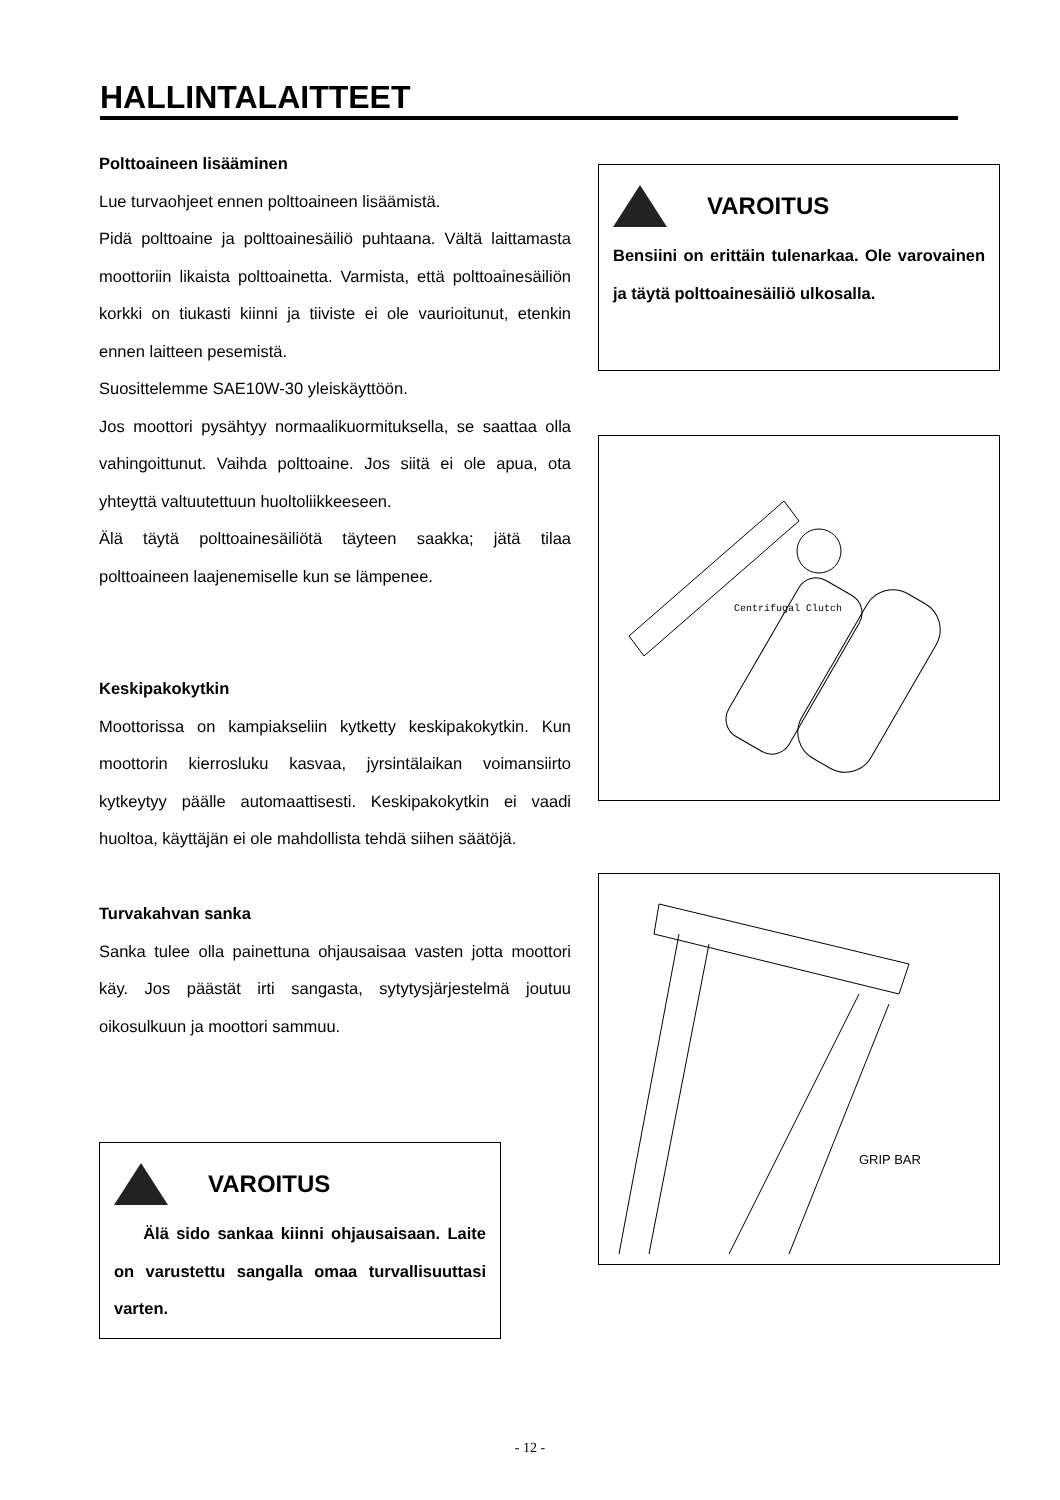HALLINTALAITTEET
Polttoaineen lisääminen
Lue turvaohjeet ennen polttoaineen lisäämistä.
Pidä polttoaine ja polttoainesäiliö puhtaana. Vältä laittamasta moottoriin likaista polttoainetta. Varmista, että polttoainesäiliön korkki on tiukasti kiinni ja tiiviste ei ole vaurioitunut, etenkin ennen laitteen pesemistä.
Suosittelemme SAE10W-30 yleiskäyttöön.
Jos moottori pysähtyy normaalikuormituksella, se saattaa olla vahingoittunut. Vaihda polttoaine. Jos siitä ei ole apua, ota yhteyttä valtuutettuun huoltoliikkeeseen.
Älä täytä polttoainesäiliötä täyteen saakka; jätä tilaa polttoaineen laajenemiselle kun se lämpenee.
Keskipakokytkin
Moottorissa on kampiakseliin kytketty keskipakokytkin. Kun moottorin kierrosluku kasvaa, jyrsintälaikan voimansiirto kytkeytyy päälle automaattisesti. Keskipakokytkin ei vaadi huoltoa, käyttäjän ei ole mahdollista tehdä siihen säätöjä.
Turvakahvan sanka
Sanka tulee olla painettuna ohjausaisaa vasten jotta moottori käy. Jos päästät irti sangasta, sytytysjärjestelmä joutuu oikosulkuun ja moottori sammuu.
VAROITUS
Älä sido sankaa kiinni ohjausaisaan. Laite on varustettu sangalla omaa turvallisuuttasi varten.
VAROITUS
Bensiini on erittäin tulenarkaa. Ole varovainen ja täytä polttoainesäiliö ulkosalla.
Centrifugal Clutch
GRIP BAR
- 12 -